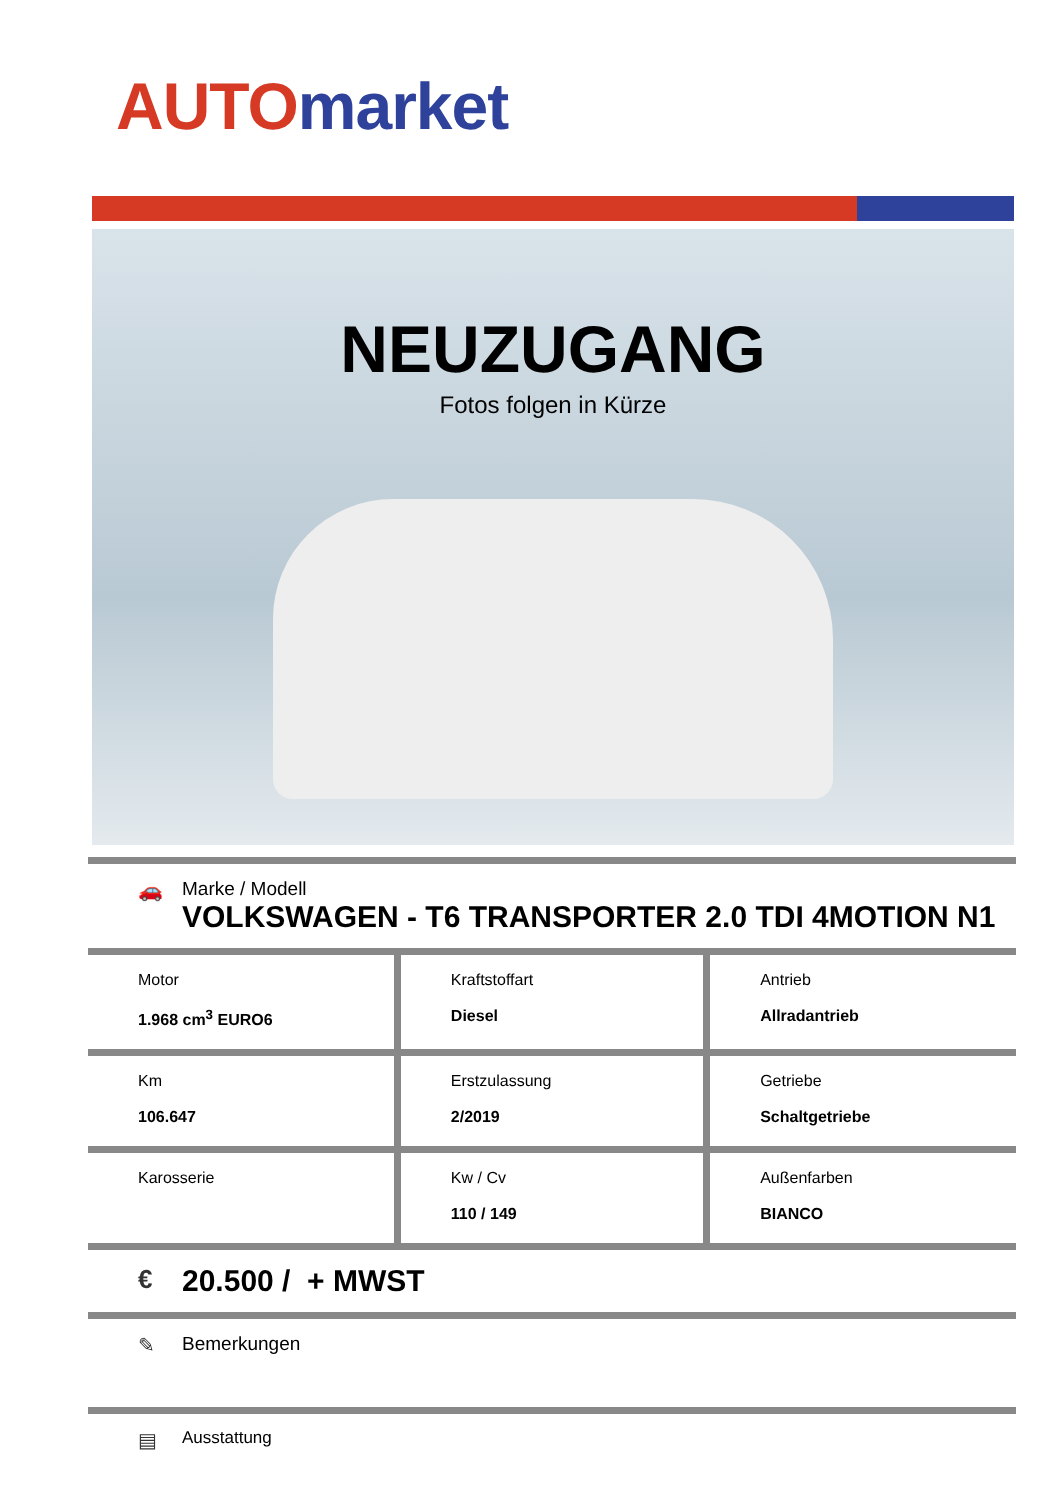AUTO market
NEUZUGANG
Fotos folgen in Kürze
🚗 Marke / Modell
VOLKSWAGEN - T6 TRANSPORTER 2.0 TDI 4MOTION N1
| Motor 1.968 cm<sup>3</sup> EURO6 | Kraftstoffart Diesel | Antrieb Allradantrieb |
| Km 106.647 | Erstzulassung 2/2019 | Getriebe Schaltgetriebe |
| Karosserie | Kw / Cv 110 / 149 | Außenfarben BIANCO |
€
20.500 / + MWST
✎ Bemerkungen
▤
Ausstattung